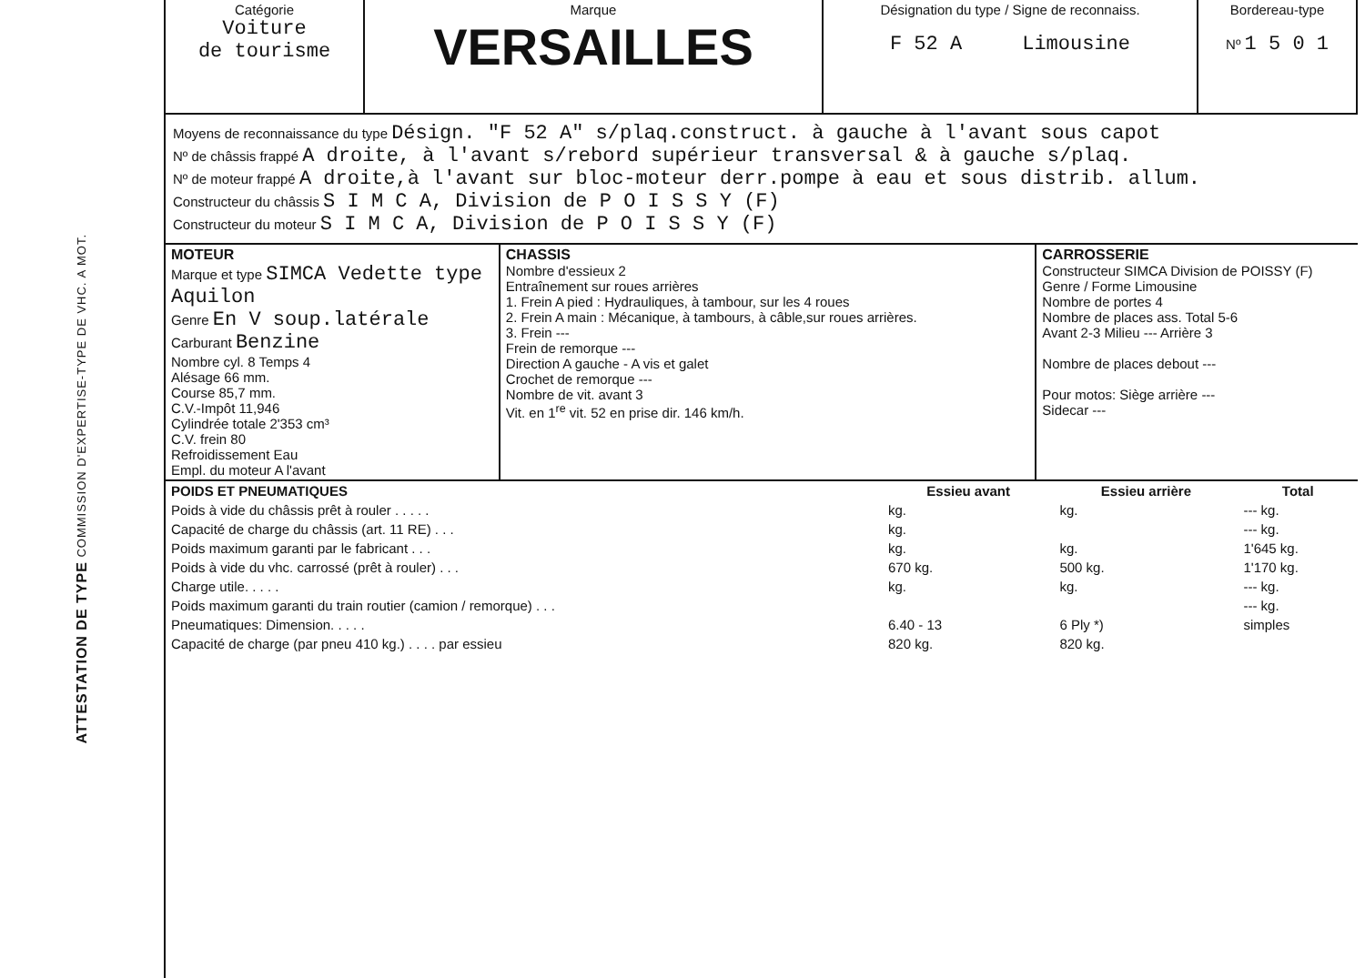ATTESTATION DE TYPE COMMISSION D'EXPERTISE-TYPE DE VHC. A MOT.
| Catégorie Voiture de tourisme | Marque VERSAILLES | Désignation du type / Signe de reconnaiss. F 52 A Limousine | Bordereau-type Nº 1 5 0 1 |
Moyens de reconnaissance du type Désign. "F 52 A" s/plaq.construct. à gauche à l'avant sous capot
Nº de châssis frappé A droite, à l'avant s/rebord supérieur transversal & à gauche s/plaq.
Nº de moteur frappé A droite,à l'avant sur bloc-moteur derr.pompe à eau et sous distrib. allum.
Constructeur du châssis S I M C A, Division de P O I S S Y (F)
Constructeur du moteur S I M C A, Division de P O I S S Y (F)
| MOTEUR Marque et type SIMCA Vedette type Aquilon Genre En V soup.latérale Carburant Benzine Nombre cyl. 8 Temps 4 Alésage 66 mm. Course 85,7 mm. C.V.-Impôt 11,946 Cylindrée totale 2'353 cm³ C.V. frein 80 Refroidissement Eau Empl. du moteur A l'avant | CHASSIS Nombre d'essieux 2 Entraînement sur roues arrières 1. Frein A pied : Hydrauliques, à tambour, sur les 4 roues 2. Frein A main : Mécanique, à tambours, à câble,sur roues arrières. 3. Frein --- Frein de remorque --- Direction A gauche - A vis et galet Crochet de remorque --- Nombre de vit. avant 3 Vit. en 1<sup>re</sup> vit. 52 en prise dir. 146 km/h. | CARROSSERIE Constructeur SIMCA Division de POISSY (F) Genre / Forme Limousine Nombre de portes 4 Nombre de places ass. Total 5-6 Avant 2-3 Milieu --- Arrière 3 Nombre de places debout --- Pour motos: Siège arrière --- Sidecar --- |
| POIDS ET PNEUMATIQUES | Essieu avant | Essieu arrière | Total |
| --- | --- | --- | --- |
| Poids à vide du châssis prêt à rouler . . . . . | kg. | kg. | --- kg. |
| Capacité de charge du châssis (art. 11 RE) . . . | kg. | | --- kg. |
| Poids maximum garanti par le fabricant . . . | kg. | kg. | 1'645 kg. |
| Poids à vide du vhc. carrossé (prêt à rouler) . . . | 670 kg. | 500 kg. | 1'170 kg. |
| Charge utile. . . . . | kg. | kg. | --- kg. |
| Poids maximum garanti du train routier (camion / remorque) . . . | | | --- kg. |
| Pneumatiques: Dimension. . . . . | 6.40 - 13 | 6 Ply *) | simples |
| Capacité de charge (par pneu 410 kg.) . . . . par essieu | 820 kg. | 820 kg. | |